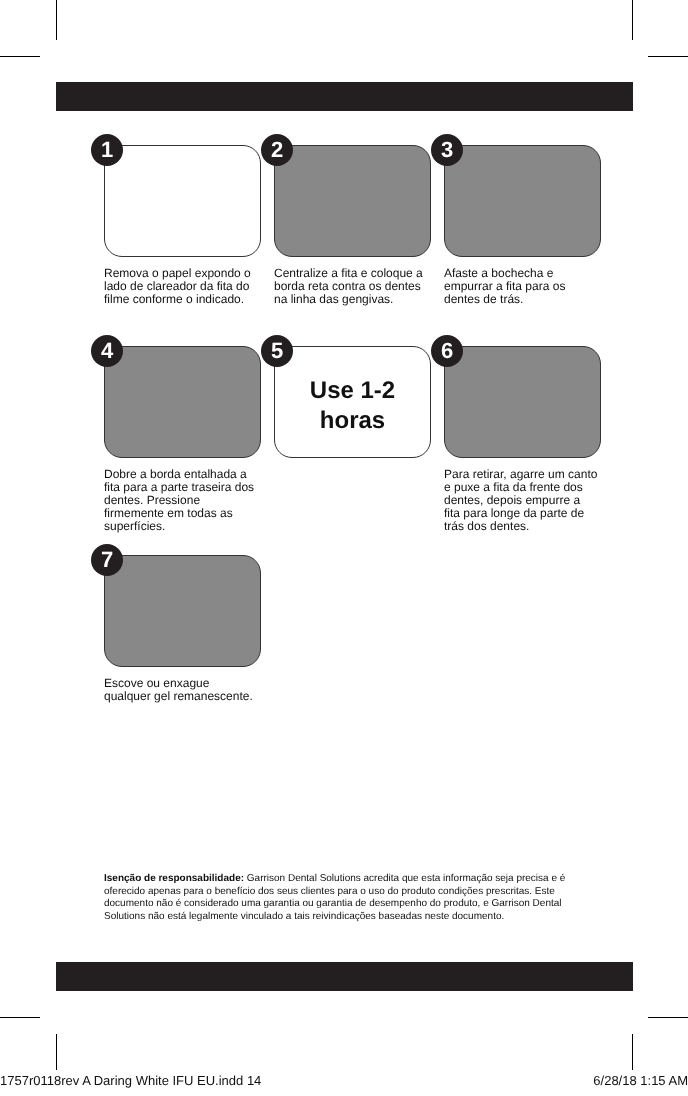1
Remova o papel expondo o lado de clareador da fita do filme conforme o indicado.
2
Centralize a fita e coloque a borda reta contra os dentes na linha das gengivas.
3
Afaste a bochecha e empurrar a fita para os dentes de trás.
4
Dobre a borda entalhada a fita para a parte traseira dos dentes. Pressione firmemente em todas as superfícies.
5
Use 1-2
horas
6
Para retirar, agarre um canto e puxe a fita da frente dos dentes, depois empurre a fita para longe da parte de trás dos dentes.
7
Escove ou enxague qualquer gel remanescente.
Isenção de responsabilidade: Garrison Dental Solutions acredita que esta informação seja precisa e é oferecido apenas para o benefício dos seus clientes para o uso do produto condições prescritas. Este documento não é considerado uma garantia ou garantia de desempenho do produto, e Garrison Dental Solutions não está legalmente vinculado a tais reivindicações baseadas neste documento.
1757r0118rev A Daring White IFU EU.indd 14 6/28/18 1:15 AM